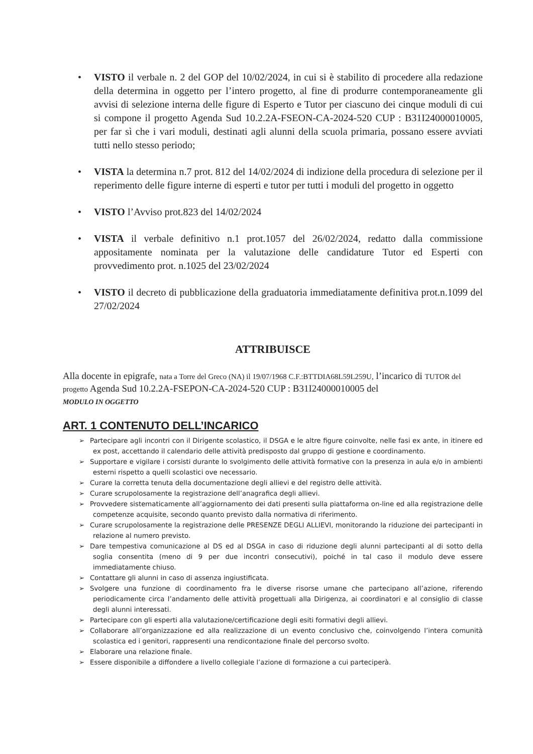• VISTO il verbale n. 2 del GOP del 10/02/2024, in cui si è stabilito di procedere alla redazione della determina in oggetto per l’intero progetto, al fine di produrre contemporaneamente gli avvisi di selezione interna delle figure di Esperto e Tutor per ciascuno dei cinque moduli di cui si compone il progetto Agenda Sud 10.2.2A-FSEON-CA-2024-520 CUP : B31I24000010005, per far sì che i vari moduli, destinati agli alunni della scuola primaria, possano essere avviati tutti nello stesso periodo;
• VISTA la determina n.7 prot. 812 del 14/02/2024 di indizione della procedura di selezione per il reperimento delle figure interne di esperti e tutor per tutti i moduli del progetto in oggetto
• VISTO l’Avviso prot.823 del 14/02/2024
• VISTA il verbale definitivo n.1 prot.1057 del 26/02/2024, redatto dalla commissione appositamente nominata per la valutazione delle candidature Tutor ed Esperti con provvedimento prot. n.1025 del 23/02/2024
• VISTO il decreto di pubblicazione della graduatoria immediatamente definitiva prot.n.1099 del 27/02/2024
ATTRIBUISCE
Alla docente in epigrafe, nata a Torre del Greco (NA) il 19/07/1968 C.F.:BTTDIA68L59L259U, l’incarico di TUTOR del progetto Agenda Sud 10.2.2A-FSEPON-CA-2024-520 CUP : B31I24000010005 del
MODULO IN OGGETTO
ART. 1 CONTENUTO DELL’INCARICO
➢ Partecipare agli incontri con il Dirigente scolastico, il DSGA e le altre figure coinvolte, nelle fasi ex ante, in itinere ed ex post, accettando il calendario delle attività predisposto dal gruppo di gestione e coordinamento.
➢ Supportare e vigilare i corsisti durante lo svolgimento delle attività formative con la presenza in aula e/o in ambienti esterni rispetto a quelli scolastici ove necessario.
➢ Curare la corretta tenuta della documentazione degli allievi e del registro delle attività.
➢ Curare scrupolosamente la registrazione dell’anagrafica degli allievi.
➢ Provvedere sistematicamente all’aggiornamento dei dati presenti sulla piattaforma on-line ed alla registrazione delle competenze acquisite, secondo quanto previsto dalla normativa di riferimento.
➢ Curare scrupolosamente la registrazione delle PRESENZE DEGLI ALLIEVI, monitorando la riduzione dei partecipanti in relazione al numero previsto.
➢ Dare tempestiva comunicazione al DS ed al DSGA in caso di riduzione degli alunni partecipanti al di sotto della soglia consentita (meno di 9 per due incontri consecutivi), poiché in tal caso il modulo deve essere immediatamente chiuso.
➢ Contattare gli alunni in caso di assenza ingiustificata.
➢ Svolgere una funzione di coordinamento fra le diverse risorse umane che partecipano all’azione, riferendo periodicamente circa l’andamento delle attività progettuali alla Dirigenza, ai coordinatori e al consiglio di classe degli alunni interessati.
➢ Partecipare con gli esperti alla valutazione/certificazione degli esiti formativi degli allievi.
➢ Collaborare all’organizzazione ed alla realizzazione di un evento conclusivo che, coinvolgendo l’intera comunità scolastica ed i genitori, rappresenti una rendicontazione finale del percorso svolto.
➢ Elaborare una relazione finale.
➢ Essere disponibile a diffondere a livello collegiale l’azione di formazione a cui parteciperà.